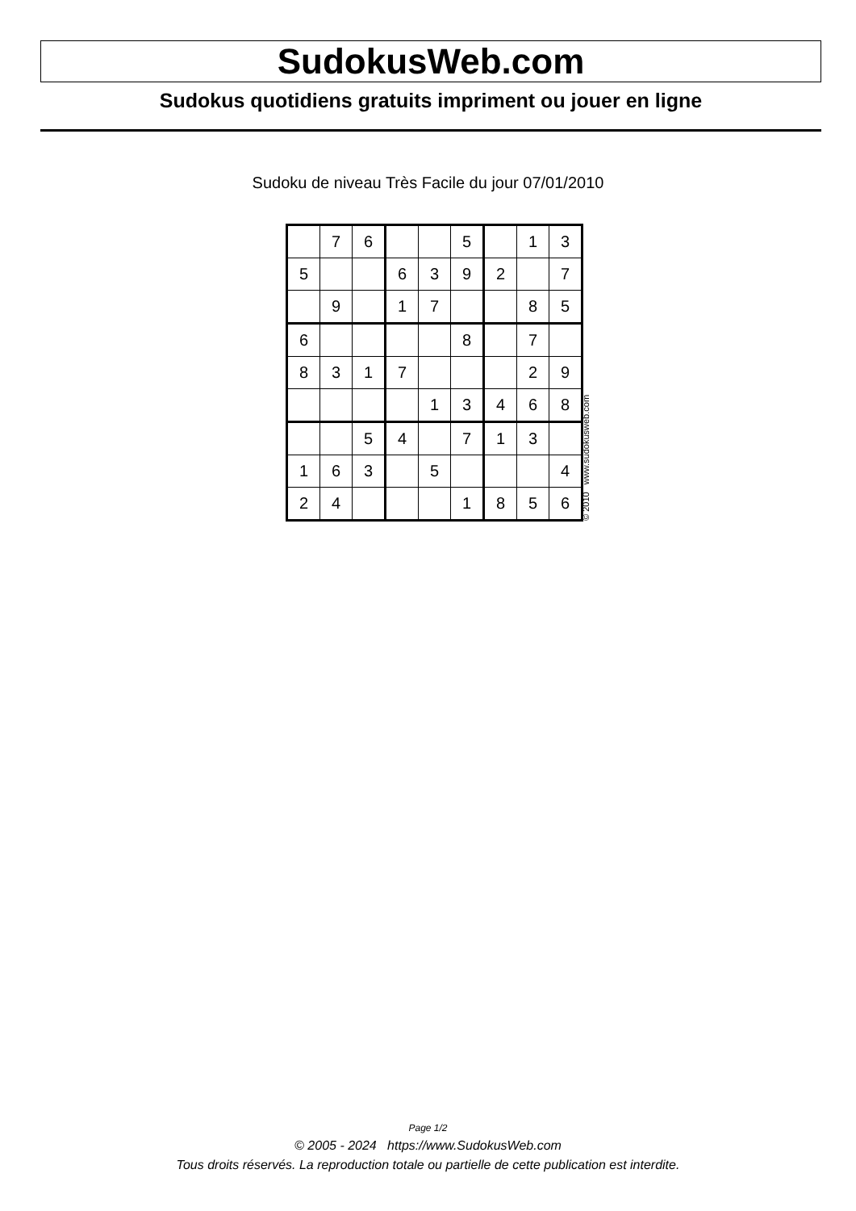SudokusWeb.com
Sudokus quotidiens gratuits impriment ou jouer en ligne
Sudoku de niveau Très Facile du jour 07/01/2010
| | 7 | 6 | | | 5 | | 1 | 3 |
| 5 | | | 6 | 3 | 9 | 2 | | 7 |
| | 9 | | 1 | 7 | | | 8 | 5 |
| 6 | | | | | 8 | | 7 | |
| 8 | 3 | 1 | 7 | | | | 2 | 9 |
| | | | | 1 | 3 | 4 | 6 | 8 |
| | | 5 | 4 | | 7 | 1 | 3 | |
| 1 | 6 | 3 | | 5 | | | | 4 |
| 2 | 4 | | | | 1 | 8 | 5 | 6 |
© 2010 www.sudokusweb.com
Page 1/2
© 2005 - 2024 https://www.SudokusWeb.com
Tous droits réservés. La reproduction totale ou partielle de cette publication est interdite.